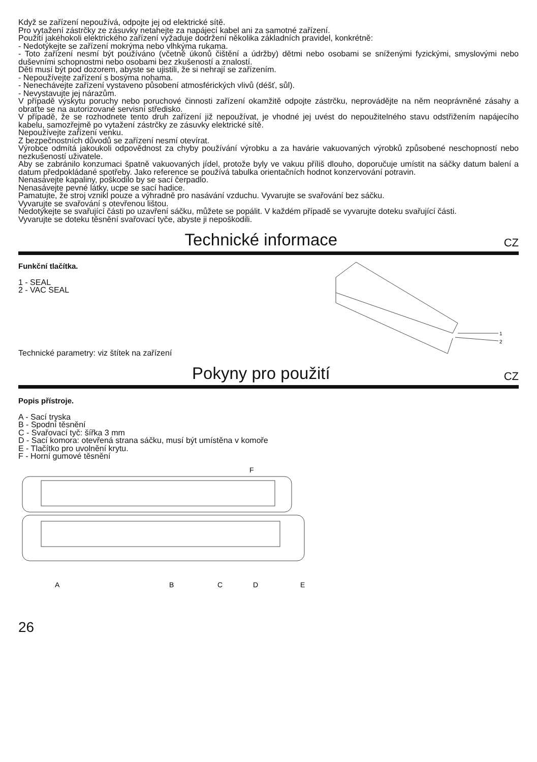Když se zařízení nepoužívá, odpojte jej od elektrické sítě.
Pro vytažení zástrčky ze zásuvky netahejte za napájecí kabel ani za samotné zařízení.
Použití jakéhokoli elektrického zařízení vyžaduje dodržení několika základních pravidel, konkrétně:
- Nedotýkejte se zařízení mokrýma nebo vlhkýma rukama.
- Toto zařízení nesmí být používáno (včetně úkonů čištění a údržby) dětmi nebo osobami se sníženými fyzickými, smyslovými nebo duševními schopnostmi nebo osobami bez zkušeností a znalostí.
Děti musí být pod dozorem, abyste se ujistili, že si nehrají se zařízením.
- Nepoužívejte zařízení s bosýma nohama.
- Nenechávejte zařízení vystaveno působení atmosférických vlivů (déšť, sůl).
- Nevystavujte jej nárazům.
V případě výskytu poruchy nebo poruchové činnosti zařízení okamžitě odpojte zástrčku, neprovádějte na něm neoprávněné zásahy a obraťte se na autorizované servisní středisko.
V případě, že se rozhodnete tento druh zařízení již nepoužívat, je vhodné jej uvést do nepoužitelného stavu odstřižením napájecího kabelu, samozřejmě po vytažení zástrčky ze zásuvky elektrické sítě.
Nepoužívejte zařízení venku.
Z bezpečnostních důvodů se zařízení nesmí otevírat.
Výrobce odmítá jakoukoli odpovědnost za chyby používání výrobku a za havárie vakuovaných výrobků způsobené neschopností nebo nezkušeností uživatele.
Aby se zabránilo konzumaci špatně vakuovaných jídel, protože byly ve vakuu příliš dlouho, doporučuje umístit na sáčky datum balení a datum předpokládané spotřeby. Jako reference se používá tabulka orientačních hodnot konzervování potravin.
Nenasávejte kapaliny, poškodilo by se sací čerpadlo.
Nenasávejte pevné látky, ucpe se sací hadice.
Pamatujte, že stroj vznikl pouze a výhradně pro nasávání vzduchu. Vyvarujte se svařování bez sáčku.
Vyvarujte se svařování s otevřenou lištou.
Nedotýkejte se svařující části po uzavření sáčku, můžete se popálit. V každém případě se vyvarujte doteku svařující části.
Vyvarujte se doteku těsnění svařovací tyče, abyste ji nepoškodili.
Technické informace CZ
Funkční tlačítka.
1 - SEAL
2 - VAC SEAL
Technické parametry: viz štítek na zařízení
1
2
Pokyny pro použití CZ
Popis přístroje.
A - Sací tryska
B - Spodní těsnění
C - Svařovací tyč: šířka 3 mm
D - Sací komora: otevřená strana sáčku, musí být umístěna v komoře
E - Tlačítko pro uvolnění krytu.
F - Horní gumové těsnění
F
A
B
C
D
E
26